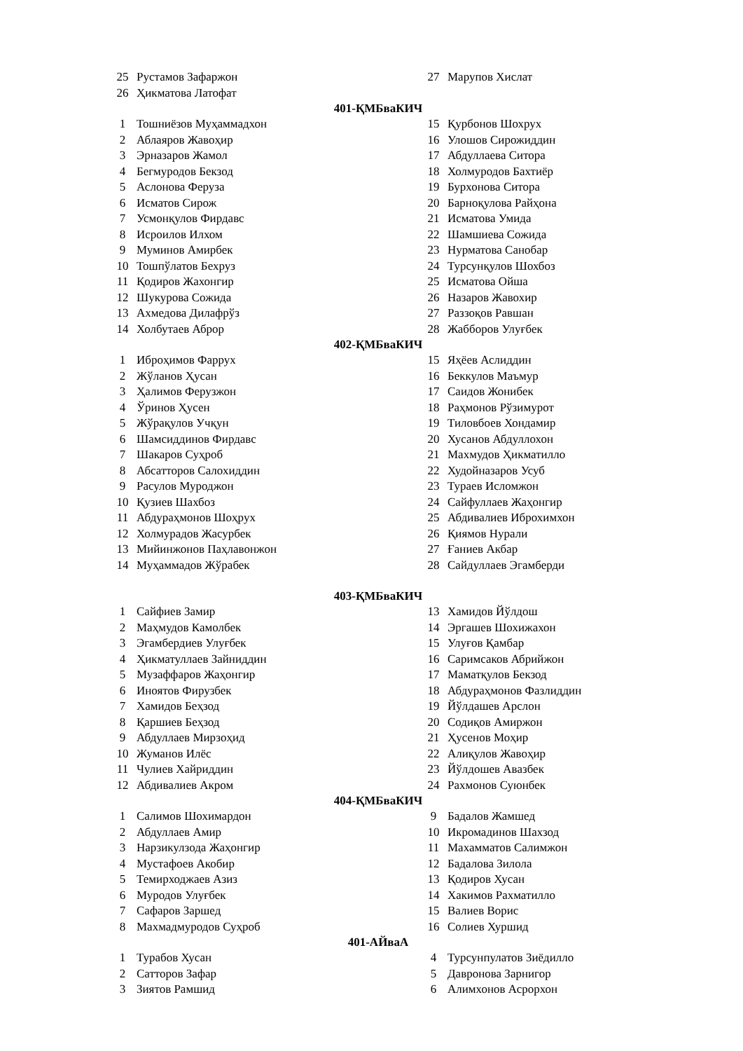| 25 | Рустамов Зафаржон | 27 | Марупов Хислат |
| 26 | Ҳикматова Латофат | | |
401-ҚМБваКИЧ
| 1 | Тошниёзов Муҳаммадхон | 15 | Қурбонов Шохрух |
| 2 | Аблаяров Жавоҳир | 16 | Улошов Сирожиддин |
| 3 | Эрназаров Жамол | 17 | Абдуллаева Ситора |
| 4 | Бегмуродов Бекзод | 18 | Холмуродов Бахтиёр |
| 5 | Аслонова Феруза | 19 | Бурхонова Ситора |
| 6 | Исматов Сирож | 20 | Барноқулова Райҳона |
| 7 | Усмонқулов Фирдавс | 21 | Исматова Умида |
| 8 | Исроилов Илхом | 22 | Шамшиева Сожида |
| 9 | Муминов Амирбек | 23 | Нурматова Санобар |
| 10 | Тошпўлатов Бехруз | 24 | Турсунқулов Шохбоз |
| 11 | Қодиров Жахонгир | 25 | Исматова Ойша |
| 12 | Шукурова Сожида | 26 | Назаров Жавохир |
| 13 | Ахмедова Дилафрўз | 27 | Раззоқов Равшан |
| 14 | Холбутаев Аброр | 28 | Жабборов Улуғбек |
402-ҚМБваКИЧ
| 1 | Иброҳимов Фаррух | 15 | Яҳёев Аслиддин |
| 2 | Жўланов Ҳусан | 16 | Беккулов Маъмур |
| 3 | Ҳалимов Ферузжон | 17 | Саидов Жонибек |
| 4 | Ўринов Ҳусен | 18 | Раҳмонов Рўзимурот |
| 5 | Жўрақулов Учқун | 19 | Тиловбоев Хондамир |
| 6 | Шамсиддинов Фирдавс | 20 | Хусанов Абдуллохон |
| 7 | Шакаров Суҳроб | 21 | Махмудов Ҳикматилло |
| 8 | Абсатторов Салохиддин | 22 | Худойназаров Усуб |
| 9 | Расулов Муроджон | 23 | Тураев Исломжон |
| 10 | Қузиев Шахбоз | 24 | Сайфуллаев Жаҳонгир |
| 11 | Абдураҳмонов Шоҳрух | 25 | Абдивалиев Иброхимхон |
| 12 | Холмурадов Жасурбек | 26 | Қиямов Нурали |
| 13 | Мийинжонов Паҳлавонжон | 27 | Ғаниев Акбар |
| 14 | Муҳаммадов Жўрабек | 28 | Сайдуллаев Эгамберди |
403-ҚМБваКИЧ
| 1 | Сайфиев Замир | 13 | Хамидов Йўлдош |
| 2 | Маҳмудов Камолбек | 14 | Эргашев Шохижахон |
| 3 | Эгамбердиев Улуғбек | 15 | Улуғов Қамбар |
| 4 | Ҳикматуллаев Зайниддин | 16 | Саримсаков Абрийжон |
| 5 | Музаффаров Жаҳонгир | 17 | Маматқулов Бекзод |
| 6 | Иноятов Фирузбек | 18 | Абдураҳмонов Фазлиддин |
| 7 | Хамидов Беҳзод | 19 | Йўлдашев Арслон |
| 8 | Қаршиев Беҳзод | 20 | Содиқов Амиржон |
| 9 | Абдуллаев Мирзоҳид | 21 | Ҳусенов Моҳир |
| 10 | Жуманов Илёс | 22 | Алиқулов Жавоҳир |
| 11 | Чулиев Хайриддин | 23 | Йўлдошев Авазбек |
| 12 | Абдивалиев Акром | 24 | Рахмонов Суюнбек |
404-ҚМБваКИЧ
| 1 | Салимов Шохимардон | 9 | Бадалов Жамшед |
| 2 | Абдуллаев Амир | 10 | Икромадинов Шахзод |
| 3 | Нарзикулзода Жаҳонгир | 11 | Махамматов Салимжон |
| 4 | Мустафоев Акобир | 12 | Бадалова Зилола |
| 5 | Темирходжаев Азиз | 13 | Қодиров Хусан |
| 6 | Муродов Улуғбек | 14 | Хакимов Рахматилло |
| 7 | Сафаров Заршед | 15 | Валиев Ворис |
| 8 | Махмадмуродов Суҳроб | 16 | Солиев Хуршид |
401-АЙваА
| 1 | Турабов Хусан | 4 | Турсунпулатов Зиёдилло |
| 2 | Сатторов Зафар | 5 | Давронова Зарнигор |
| 3 | Зиятов Рамшид | 6 | Алимхонов Асрорхон |